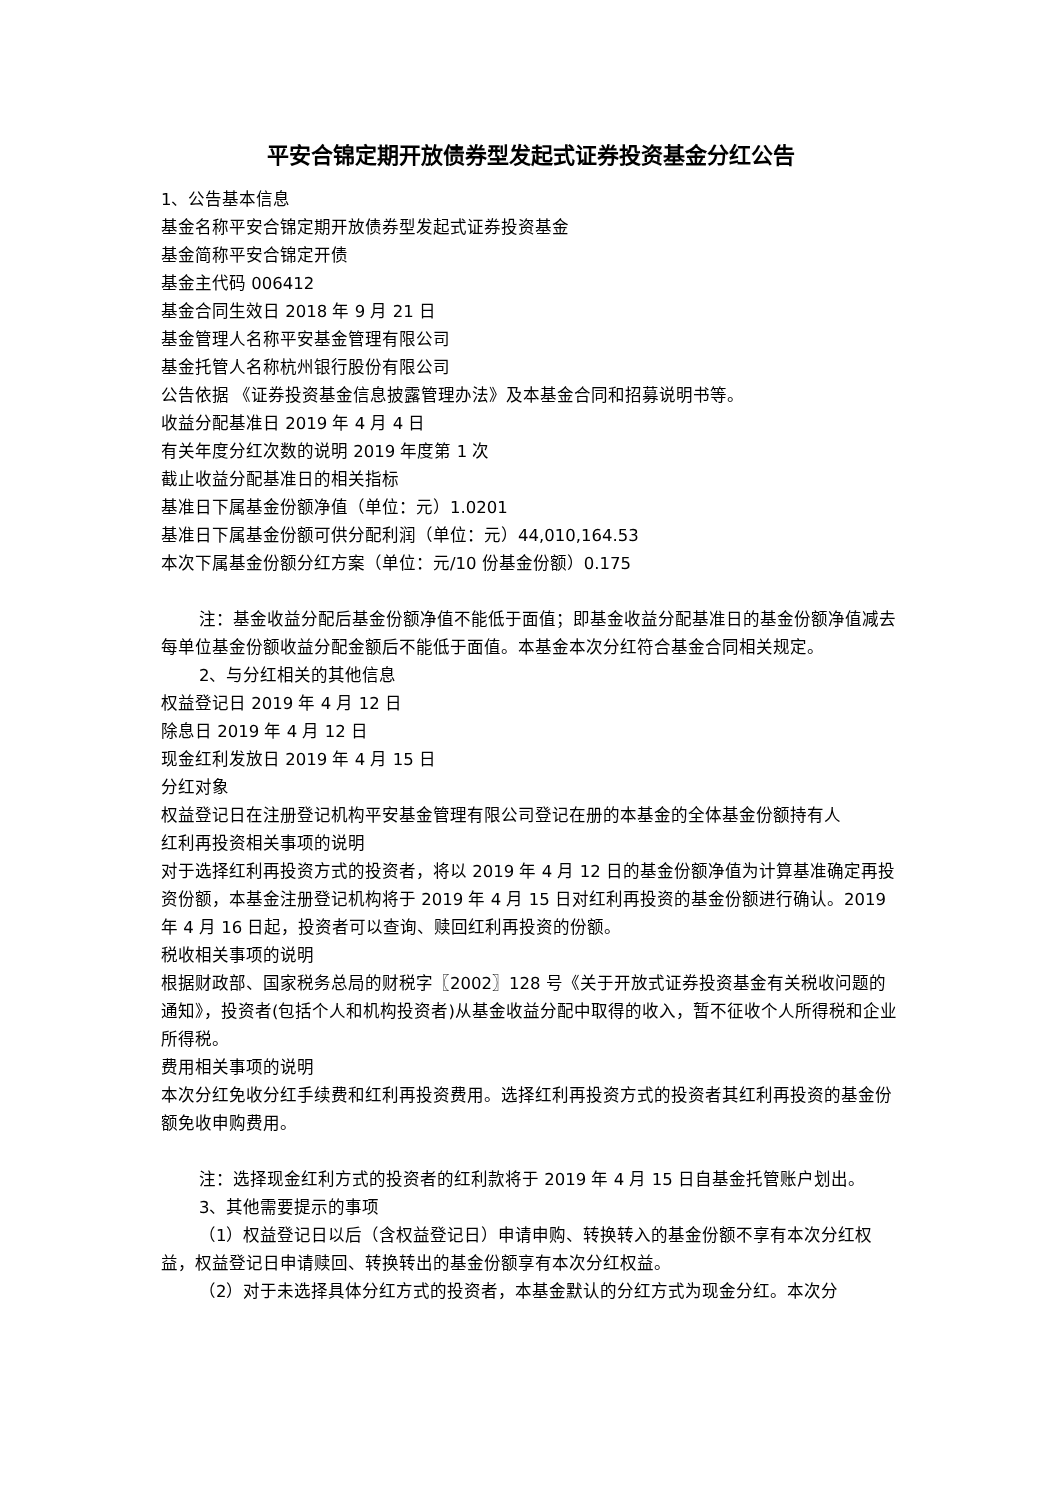平安合锦定期开放债券型发起式证券投资基金分红公告
1、公告基本信息
基金名称平安合锦定期开放债券型发起式证券投资基金
基金简称平安合锦定开债
基金主代码 006412
基金合同生效日 2018 年 9 月 21 日
基金管理人名称平安基金管理有限公司
基金托管人名称杭州银行股份有限公司
公告依据 《证券投资基金信息披露管理办法》及本基金合同和招募说明书等。
收益分配基准日 2019 年 4 月 4 日
有关年度分红次数的说明 2019 年度第 1 次
截止收益分配基准日的相关指标
基准日下属基金份额净值（单位：元）1.0201
基准日下属基金份额可供分配利润（单位：元）44,010,164.53
本次下属基金份额分红方案（单位：元/10 份基金份额）0.175
注：基金收益分配后基金份额净值不能低于面值；即基金收益分配基准日的基金份额净值减去每单位基金份额收益分配金额后不能低于面值。本基金本次分红符合基金合同相关规定。
2、与分红相关的其他信息
权益登记日 2019 年 4 月 12 日
除息日 2019 年 4 月 12 日
现金红利发放日 2019 年 4 月 15 日
分红对象
权益登记日在注册登记机构平安基金管理有限公司登记在册的本基金的全体基金份额持有人
红利再投资相关事项的说明
对于选择红利再投资方式的投资者，将以 2019 年 4 月 12 日的基金份额净值为计算基准确定再投资份额，本基金注册登记机构将于 2019 年 4 月 15 日对红利再投资的基金份额进行确认。2019 年 4 月 16 日起，投资者可以查询、赎回红利再投资的份额。
税收相关事项的说明
根据财政部、国家税务总局的财税字〖2002〗128 号《关于开放式证券投资基金有关税收问题的通知》，投资者(包括个人和机构投资者)从基金收益分配中取得的收入，暂不征收个人所得税和企业所得税。
费用相关事项的说明
本次分红免收分红手续费和红利再投资费用。选择红利再投资方式的投资者其红利再投资的基金份额免收申购费用。
注：选择现金红利方式的投资者的红利款将于 2019 年 4 月 15 日自基金托管账户划出。
3、其他需要提示的事项
（1）权益登记日以后（含权益登记日）申请申购、转换转入的基金份额不享有本次分红权益，权益登记日申请赎回、转换转出的基金份额享有本次分红权益。
（2）对于未选择具体分红方式的投资者，本基金默认的分红方式为现金分红。本次分